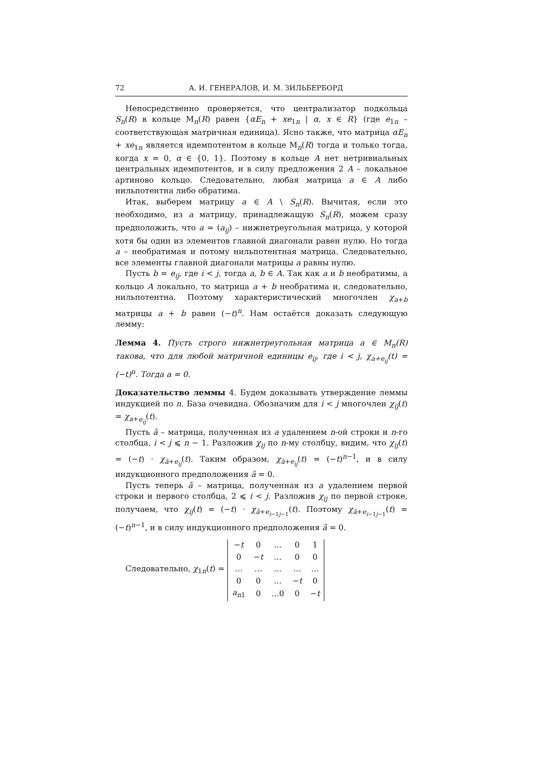72 А. И. ГЕНЕРАЛОВ, И. М. ЗИЛЬБЕРБОРД
Непосредственно проверяется, что централизатор подкольца S<sub>n</sub>(R) в кольце M<sub>n</sub>(R) равен {αE<sub>n</sub> + xe<sub>1n</sub> | α, x ∈ R} (где e<sub>1n</sub> – соответствующая матричная единица). Ясно также, что матрица αE<sub>n</sub> + xe<sub>1n</sub> является идемпотентом в кольце M<sub>n</sub>(R) тогда и только тогда, когда x = 0, α ∈ {0, 1}. Поэтому в кольце A нет нетривиальных центральных идемпотентов, и в силу предложения 2 A – локальное артиново кольцо. Следовательно, любая матрица a ∈ A либо нильпотентна либо обратима.
Итак, выберем матрицу a ∈ A \ S<sub>n</sub>(R). Вычитая, если это необходимо, из a матрицу, принадлежащую S<sub>n</sub>(R), можем сразу предположить, что a = (a<sub>ij</sub>) – нижнетреугольная матрица, у которой хотя бы один из элементов главной диагонали равен нулю. Но тогда a – необратимая и потому нильпотентная матрица. Следовательно, все элементы главной диагонали матрицы a равны нулю.
Пусть b = e<sub>ij</sub>, где i < j, тогда a, b ∈ A. Так как a и b необратимы, а кольцо A локально, то матрица a + b необратима и, следовательно, нильпотентна. Поэтому характеристический многочлен χ<sub>a+b</sub> матрицы a + b равен (−t)<sup>n</sup>. Нам остаётся доказать следующую лемму:
Лемма 4. Пусть строго нижнетреугольная матрица a ∈ M<sub>n</sub>(R) такова, что для любой матричной единицы e<sub>ij</sub>, где i < j, χ<sub>a+e<sub>ij</sub></sub>(t) = (−t)<sup>n</sup>. Тогда a = 0.
Доказательство леммы 4. Будем доказывать утверждение леммы индукцией по n. База очевидна. Обозначим для i < j многочлен χ<sub>ij</sub>(t) = χ<sub>a+e<sub>ij</sub></sub>(t).
Пусть ã – матрица, полученная из a удалением n-ой строки и n-го столбца, i < j ⩽ n − 1. Разложив χ<sub>ij</sub> по n-му столбцу, видим, что χ<sub>ij</sub>(t) = (−t) · χ<sub>ã+e<sub>ij</sub></sub>(t). Таким образом, χ<sub>ã+e<sub>ij</sub></sub>(t) = (−t)<sup>n−1</sup>, и в силу индукционного предположения ã = 0.
Пусть теперь â – матрица, полученная из a удалением первой строки и первого столбца, 2 ⩽ i < j. Разложив χ<sub>ij</sub> по первой строке, получаем, что χ<sub>ij</sub>(t) = (−t) · χ<sub>â+e<sub>i−1j−1</sub></sub>(t). Поэтому χ<sub>â+e<sub>i−1j−1</sub></sub>(t) = (−t)<sup>n−1</sup>, и в силу индукционного предположения â = 0.
Следовательно, χ<sub>1n</sub>(t) =
| − t | 0 | … | 0 | 1 |
| 0 | − t | … | 0 | 0 |
| … | … | … | … | … |
| 0 | 0 | … | − t | 0 |
| a<sub>n1</sub> | 0 | …0 | 0 | − t |